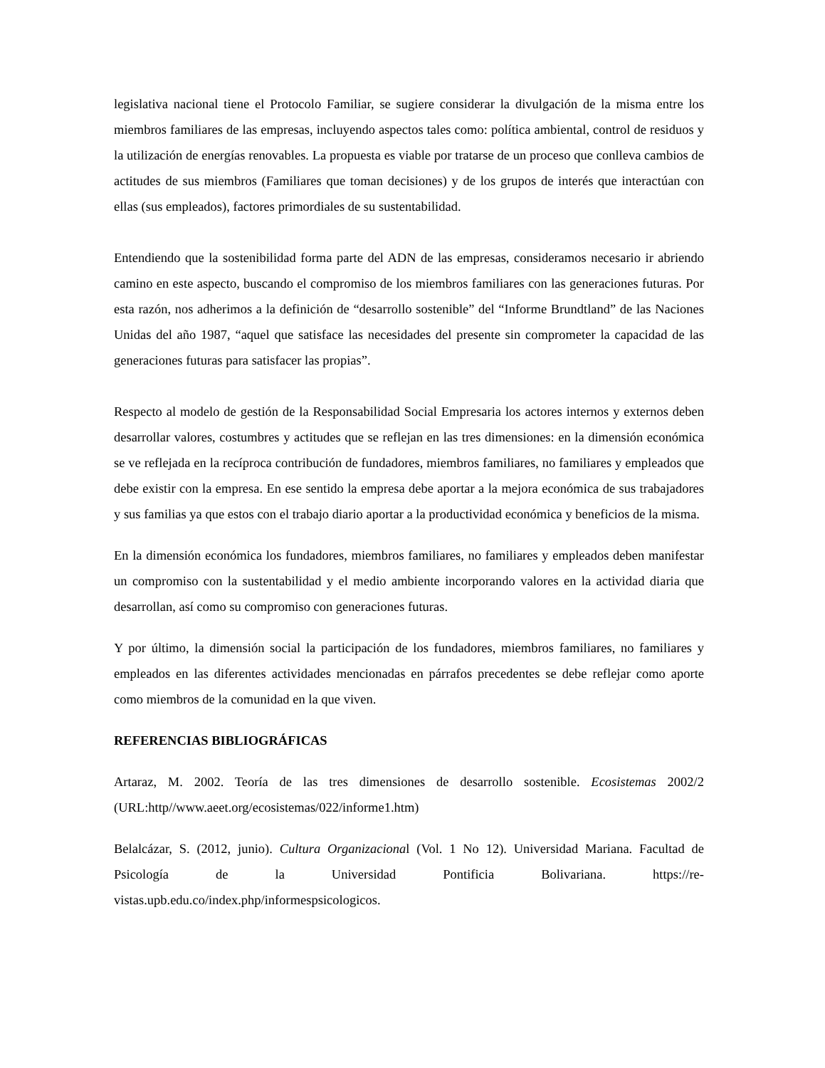legislativa nacional tiene el Protocolo Familiar, se sugiere considerar la divulgación de la misma entre los miembros familiares de las empresas, incluyendo aspectos tales como: política ambiental, control de residuos y la utilización de energías renovables. La propuesta es viable por tratarse de un proceso que conlleva cambios de actitudes de sus miembros (Familiares que toman decisiones) y de los grupos de interés que interactúan con ellas (sus empleados), factores primordiales de su sustentabilidad.
Entendiendo que la sostenibilidad forma parte del ADN de las empresas, consideramos necesario ir abriendo camino en este aspecto, buscando el compromiso de los miembros familiares con las generaciones futuras. Por esta razón, nos adherimos a la definición de “desarrollo sostenible” del “Informe Brundtland” de las Naciones Unidas del año 1987, “aquel que satisface las necesidades del presente sin comprometer la capacidad de las generaciones futuras para satisfacer las propias”.
Respecto al modelo de gestión de la Responsabilidad Social Empresaria los actores internos y externos deben desarrollar valores, costumbres y actitudes que se reflejan en las tres dimensiones: en la dimensión económica se ve reflejada en la recíproca contribución de fundadores, miembros familiares, no familiares y empleados que debe existir con la empresa. En ese sentido la empresa debe aportar a la mejora económica de sus trabajadores y sus familias ya que estos con el trabajo diario aportar a la productividad económica y beneficios de la misma.
En la dimensión económica los fundadores, miembros familiares, no familiares y empleados deben manifestar un compromiso con la sustentabilidad y el medio ambiente incorporando valores en la actividad diaria que desarrollan, así como su compromiso con generaciones futuras.
Y por último, la dimensión social la participación de los fundadores, miembros familiares, no familiares y empleados en las diferentes actividades mencionadas en párrafos precedentes se debe reflejar como aporte como miembros de la comunidad en la que viven.
REFERENCIAS BIBLIOGRÁFICAS
Artaraz, M. 2002. Teoría de las tres dimensiones de desarrollo sostenible. Ecosistemas 2002/2 (URL:http//www.aeet.org/ecosistemas/022/informe1.htm)
Belalcázar, S. (2012, junio). Cultura Organizacional (Vol. 1 No 12). Universidad Mariana. Facultad de Psicología de la Universidad Pontificia Bolivariana. https://re-vistas.upb.edu.co/index.php/informespsicologicos.